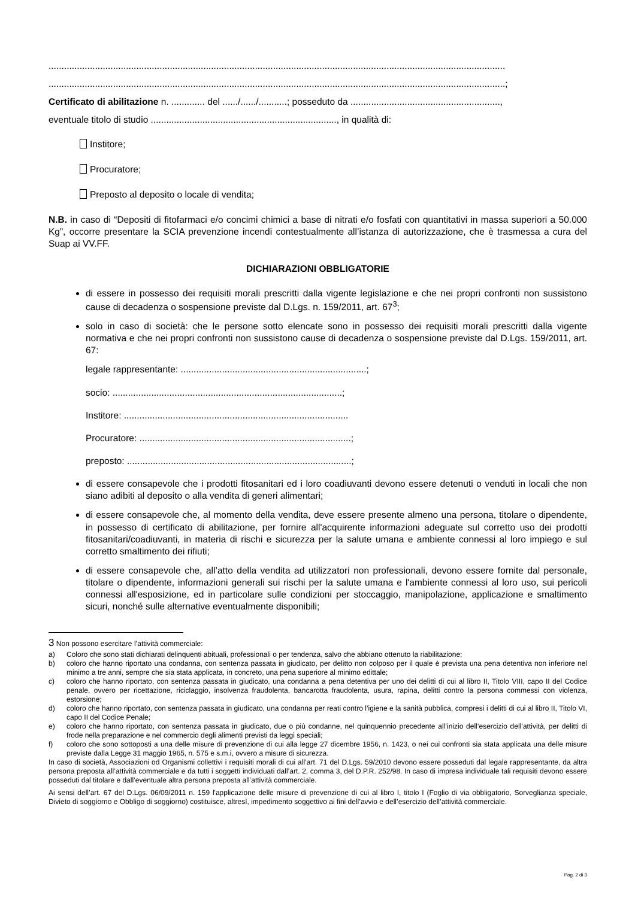.................................................................................................................................................................................
.................................................................................................................................................................................;
Certificato di abilitazione n. ............. del ....../....../...........; posseduto da ..........................................................,
eventuale titolo di studio ........................................................................, in qualità di:
Institore;
Procuratore;
Preposto al deposito o locale di vendita;
N.B. in caso di “Depositi di fitofarmaci e/o concimi chimici a base di nitrati e/o fosfati con quantitativi in massa superiori a 50.000 Kg”, occorre presentare la SCIA prevenzione incendi contestualmente all’istanza di autorizzazione, che è trasmessa a cura del Suap ai VV.FF.
DICHIARAZIONI OBBLIGATORIE
di essere in possesso dei requisiti morali prescritti dalla vigente legislazione e che nei propri confronti non sussistono cause di decadenza o sospensione previste dal D.Lgs. n. 159/2011, art. 67<sup>3</sup>;
solo in caso di società: che le persone sotto elencate sono in possesso dei requisiti morali prescritti dalla vigente normativa e che nei propri confronti non sussistono cause di decadenza o sospensione previste dal D.Lgs. 159/2011, art. 67:
legale rappresentante: ........................................................................;
socio: .........................................................................................;
Institore: .......................................................................................
Procuratore: ..................................................................................;
preposto: .......................................................................................;
di essere consapevole che i prodotti fitosanitari ed i loro coadiuvanti devono essere detenuti o venduti in locali che non siano adibiti al deposito o alla vendita di generi alimentari;
di essere consapevole che, al momento della vendita, deve essere presente almeno una persona, titolare o dipendente, in possesso di certificato di abilitazione, per fornire all'acquirente informazioni adeguate sul corretto uso dei prodotti fitosanitari/coadiuvanti, in materia di rischi e sicurezza per la salute umana e ambiente connessi al loro impiego e sul corretto smaltimento dei rifiuti;
di essere consapevole che, all’atto della vendita ad utilizzatori non professionali, devono essere fornite dal personale, titolare o dipendente, informazioni generali sui rischi per la salute umana e l'ambiente connessi al loro uso, sui pericoli connessi all'esposizione, ed in particolare sulle condizioni per stoccaggio, manipolazione, applicazione e smaltimento sicuri, nonché sulle alternative eventualmente disponibili;
3 Non possono esercitare l’attività commerciale:
a) Coloro che sono stati dichiarati delinquenti abituali, professionali o per tendenza, salvo che abbiano ottenuto la riabilitazione;
b) coloro che hanno riportato una condanna, con sentenza passata in giudicato, per delitto non colposo per il quale è prevista una pena detentiva non inferiore nel minimo a tre anni, sempre che sia stata applicata, in concreto, una pena superiore al minimo edittale;
c) coloro che hanno riportato, con sentenza passata in giudicato, una condanna a pena detentiva per uno dei delitti di cui al libro II, Titolo VIII, capo II del Codice penale, ovvero per ricettazione, riciclaggio, insolvenza fraudolenta, bancarotta fraudolenta, usura, rapina, delitti contro la persona commessi con violenza, estorsione;
d) coloro che hanno riportato, con sentenza passata in giudicato, una condanna per reati contro l’igiene e la sanità pubblica, compresi i delitti di cui al libro II, Titolo VI, capo II del Codice Penale;
e) coloro che hanno riportato, con sentenza passata in giudicato, due o più condanne, nel quinquennio precedente all’inizio dell’esercizio dell’attività, per delitti di frode nella preparazione e nel commercio degli alimenti previsti da leggi speciali;
f) coloro che sono sottoposti a una delle misure di prevenzione di cui alla legge 27 dicembre 1956, n. 1423, o nei cui confronti sia stata applicata una delle misure previste dalla Legge 31 maggio 1965, n. 575 e s.m.i, ovvero a misure di sicurezza.
In caso di società, Associazioni od Organismi collettivi i requisiti morali di cui all’art. 71 del D.Lgs. 59/2010 devono essere posseduti dal legale rappresentante, da altra persona preposta all’attività commerciale e da tutti i soggetti individuati dall’art. 2, comma 3, del D.P.R. 252/98. In caso di impresa individuale tali requisiti devono essere posseduti dal titolare e dall’eventuale altra persona preposta all’attività commerciale.
Ai sensi dell’art. 67 del D.Lgs. 06/09/2011 n. 159 l'applicazione delle misure di prevenzione di cui al libro I, titolo I (Foglio di via obbligatorio, Sorveglianza speciale, Divieto di soggiorno e Obbligo di soggiorno) costituisce, altresì, impedimento soggettivo ai fini dell’avvio e dell’esercizio dell’attività commerciale.
Pag. 2 di 3